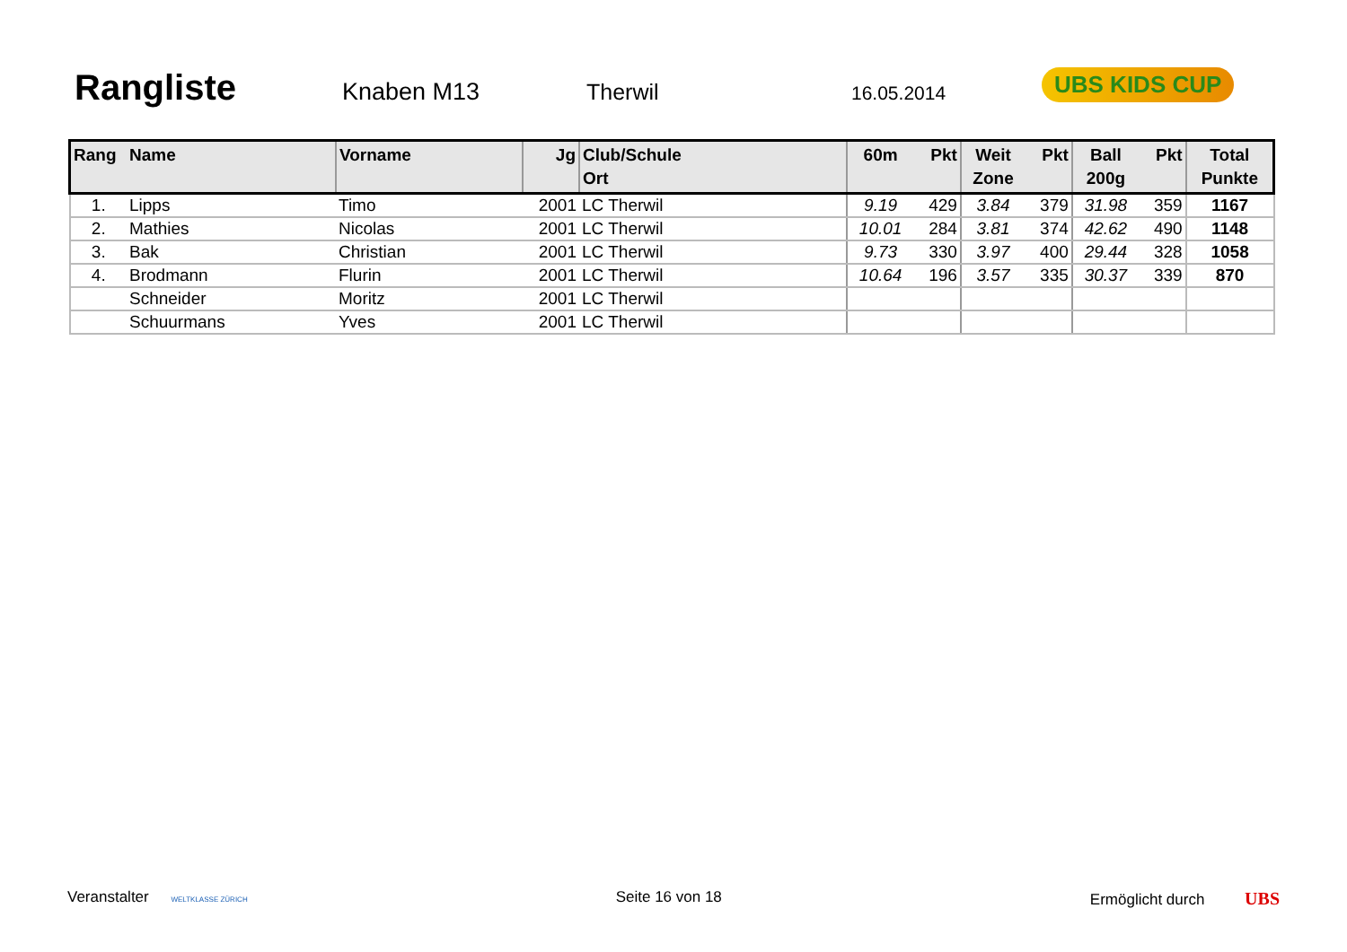Rangliste
Knaben M13 Therwil 16.05.2014
UBS KIDS CUP
| Rang | Name | Vorname | Jg | Club/Schule Ort | 60m | Pkt | Weit Zone | Pkt | Ball 200g | Pkt | Total Punkte |
| --- | --- | --- | --- | --- | --- | --- | --- | --- | --- | --- | --- |
| 1. | Lipps | Timo | 2001 | LC Therwil | 9.19 | 429 | 3.84 | 379 | 31.98 | 359 | 1167 |
| 2. | Mathies | Nicolas | 2001 | LC Therwil | 10.01 | 284 | 3.81 | 374 | 42.62 | 490 | 1148 |
| 3. | Bak | Christian | 2001 | LC Therwil | 9.73 | 330 | 3.97 | 400 | 29.44 | 328 | 1058 |
| 4. | Brodmann | Flurin | 2001 | LC Therwil | 10.64 | 196 | 3.57 | 335 | 30.37 | 339 | 870 |
| | Schneider | Moritz | 2001 | LC Therwil | | | | | | | |
| | Schuurmans | Yves | 2001 | LC Therwil | | | | | | | |
Veranstalter WELTKLASSE ZÜRICH Seite 16 von 18 Ermöglicht durch UBS